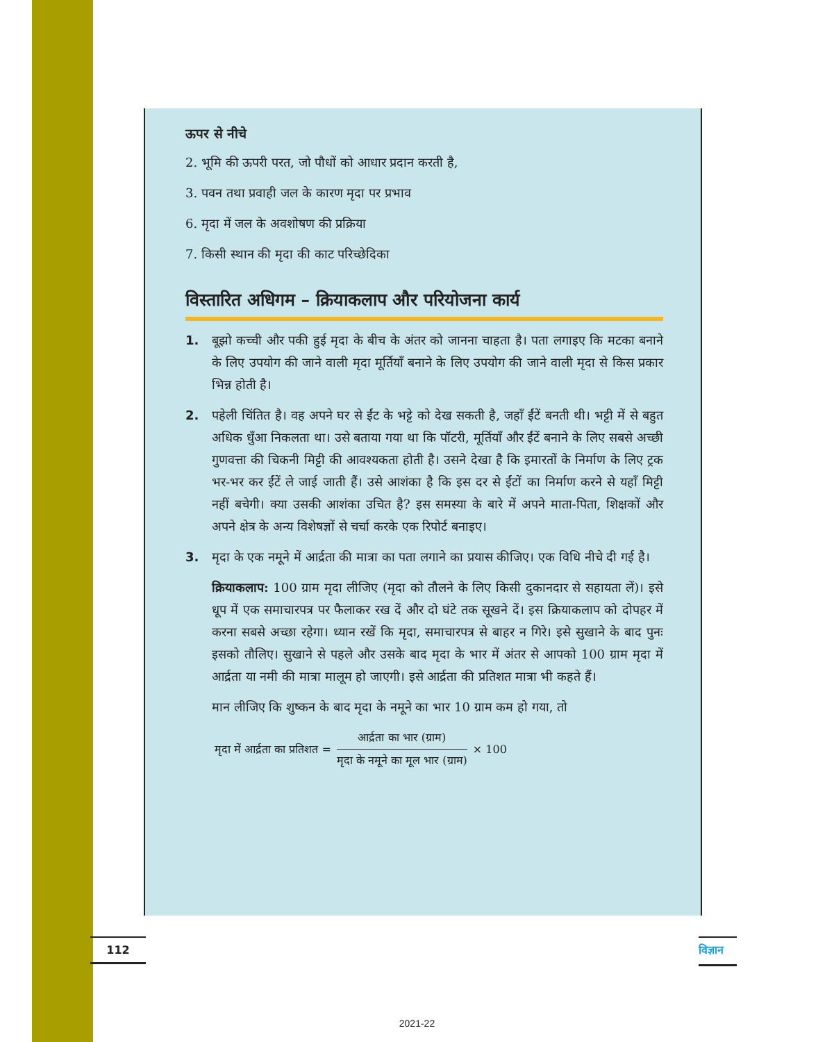ऊपर से नीचे
2. भूमि की ऊपरी परत, जो पौधों को आधार प्रदान करती है,
3. पवन तथा प्रवाही जल के कारण मृदा पर प्रभाव
6. मृदा में जल के अवशोषण की प्रक्रिया
7. किसी स्थान की मृदा की काट परिच्छेदिका
विस्तारित अधिगम – क्रियाकलाप और परियोजना कार्य
1. बूझो कच्ची और पकी हुई मृदा के बीच के अंतर को जानना चाहता है। पता लगाइए कि मटका बनाने के लिए उपयोग की जाने वाली मृदा मूर्तियाँ बनाने के लिए उपयोग की जाने वाली मृदा से किस प्रकार भिन्न होती है।
2. पहेली चिंतित है। वह अपने घर से ईंट के भट्टे को देख सकती है, जहाँ ईंटें बनती थी। भट्टी में से बहुत अधिक धुँआ निकलता था। उसे बताया गया था कि पॉटरी, मूर्तियाँ और ईंटें बनाने के लिए सबसे अच्छी गुणवत्ता की चिकनी मिट्टी की आवश्यकता होती है। उसने देखा है कि इमारतों के निर्माण के लिए ट्रक भर-भर कर ईंटें ले जाई जाती हैं। उसे आशंका है कि इस दर से ईंटों का निर्माण करने से यहाँ मिट्टी नहीं बचेगी। क्या उसकी आशंका उचित है? इस समस्या के बारे में अपने माता-पिता, शिक्षकों और अपने क्षेत्र के अन्य विशेषज्ञों से चर्चा करके एक रिपोर्ट बनाइए।
3. मृदा के एक नमूने में आर्द्रता की मात्रा का पता लगाने का प्रयास कीजिए। एक विधि नीचे दी गई है।
क्रियाकलाप: 100 ग्राम मृदा लीजिए (मृदा को तौलने के लिए किसी दुकानदार से सहायता लें)। इसे धूप में एक समाचारपत्र पर फैलाकर रख दें और दो घंटे तक सूखने दें। इस क्रियाकलाप को दोपहर में करना सबसे अच्छा रहेगा। ध्यान रखें कि मृदा, समाचारपत्र से बाहर न गिरे। इसे सुखाने के बाद पुनः इसको तौलिए। सुखाने से पहले और उसके बाद मृदा के भार में अंतर से आपको 100 ग्राम मृदा में आर्द्रता या नमी की मात्रा मालूम हो जाएगी। इसे आर्द्रता की प्रतिशत मात्रा भी कहते हैं।
मान लीजिए कि शुष्कन के बाद मृदा के नमूने का भार 10 ग्राम कम हो गया, तो
मृदा में आर्द्रता का प्रतिशत =
आर्द्रता का भार (ग्राम)
मृदा के नमूने का मूल भार (ग्राम)
× 100
112
विज्ञान
2021-22